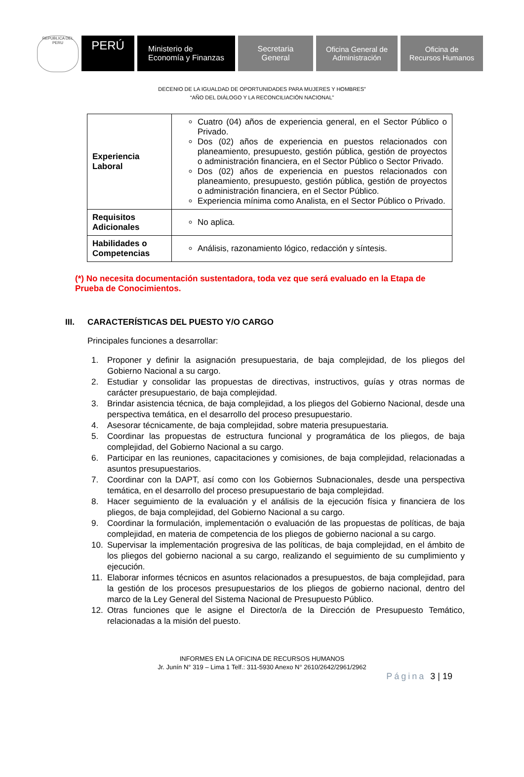REPUBLICA DEL PERU
PERÚ
Ministerio de
Economía y Finanzas
Secretaria
General
Oficina General de
Administración
Oficina de
Recursos Humanos
DECENIO DE LA IGUALDAD DE OPORTUNIDADES PARA MUJERES Y HOMBRES”
“AÑO DEL DIÁLOGO Y LA RECONCILIACIÓN NACIONAL”
| Experiencia Laboral | Cuatro (04) años de experiencia general, en el Sector Público o Privado. Dos (02) años de experiencia en puestos relacionados con planeamiento, presupuesto, gestión pública, gestión de proyectos o administración financiera, en el Sector Público o Sector Privado. Dos (02) años de experiencia en puestos relacionados con planeamiento, presupuesto, gestión pública, gestión de proyectos o administración financiera, en el Sector Público. Experiencia mínima como Analista, en el Sector Público o Privado. |
| Requisitos Adicionales | No aplica. |
| Habilidades o Competencias | Análisis, razonamiento lógico, redacción y síntesis. |
(*) No necesita documentación sustentadora, toda vez que será evaluado en la Etapa de Prueba de Conocimientos.
III. CARACTERÍSTICAS DEL PUESTO Y/O CARGO
Principales funciones a desarrollar:
1. Proponer y definir la asignación presupuestaria, de baja complejidad, de los pliegos del Gobierno Nacional a su cargo.
2. Estudiar y consolidar las propuestas de directivas, instructivos, guías y otras normas de carácter presupuestario, de baja complejidad.
3. Brindar asistencia técnica, de baja complejidad, a los pliegos del Gobierno Nacional, desde una perspectiva temática, en el desarrollo del proceso presupuestario.
4. Asesorar técnicamente, de baja complejidad, sobre materia presupuestaria.
5. Coordinar las propuestas de estructura funcional y programática de los pliegos, de baja complejidad, del Gobierno Nacional a su cargo.
6. Participar en las reuniones, capacitaciones y comisiones, de baja complejidad, relacionadas a asuntos presupuestarios.
7. Coordinar con la DAPT, así como con los Gobiernos Subnacionales, desde una perspectiva temática, en el desarrollo del proceso presupuestario de baja complejidad.
8. Hacer seguimiento de la evaluación y el análisis de la ejecución física y financiera de los pliegos, de baja complejidad, del Gobierno Nacional a su cargo.
9. Coordinar la formulación, implementación o evaluación de las propuestas de políticas, de baja complejidad, en materia de competencia de los pliegos de gobierno nacional a su cargo.
10. Supervisar la implementación progresiva de las políticas, de baja complejidad, en el ámbito de los pliegos del gobierno nacional a su cargo, realizando el seguimiento de su cumplimiento y ejecución.
11. Elaborar informes técnicos en asuntos relacionados a presupuestos, de baja complejidad, para la gestión de los procesos presupuestarios de los pliegos de gobierno nacional, dentro del marco de la Ley General del Sistema Nacional de Presupuesto Público.
12. Otras funciones que le asigne el Director/a de la Dirección de Presupuesto Temático, relacionadas a la misión del puesto.
INFORMES EN LA OFICINA DE RECURSOS HUMANOS
Jr. Junín N° 319 – Lima 1 Telf.: 311-5930 Anexo N° 2610/2642/2961/2962
Página 3 | 19